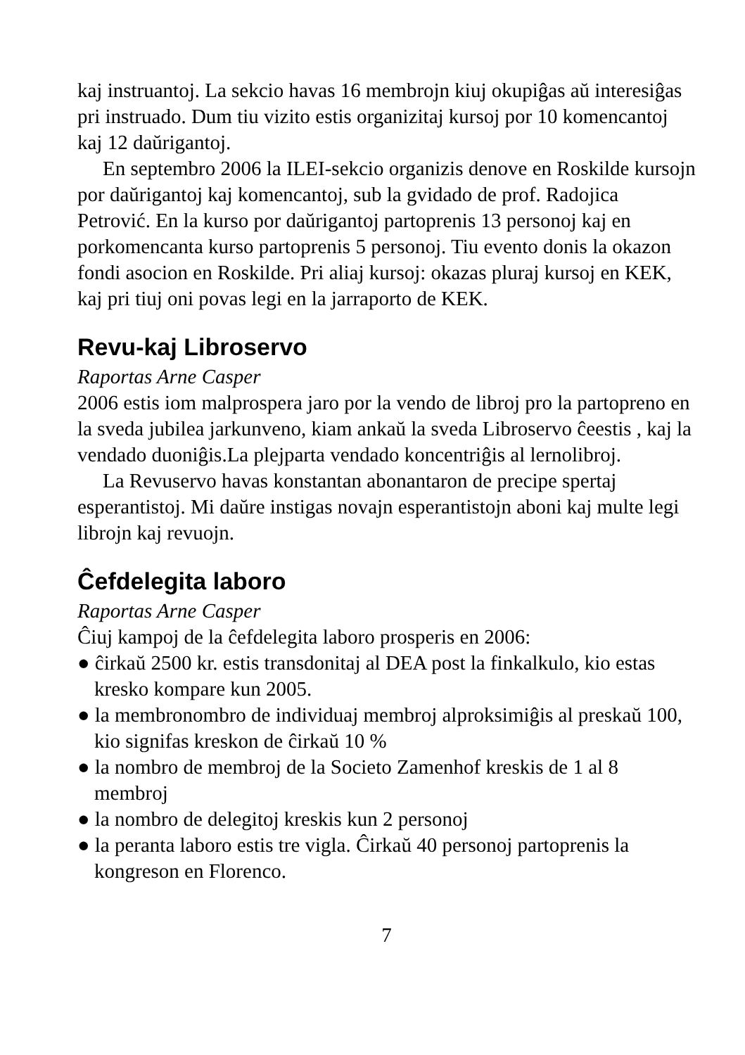kaj instruantoj. La sekcio havas 16 membrojn kiuj okupiĝas aŭ interesiĝas pri instruado. Dum tiu vizito estis organizitaj kursoj por 10 komencantoj kaj 12 daŭrigantoj.
En septembro 2006 la ILEI-sekcio organizis denove en Roskilde kursojn por daŭrigantoj kaj komencantoj, sub la gvidado de prof. Radojica Petrović. En la kurso por daŭrigantoj partoprenis 13 personoj kaj en porkomencanta kurso partoprenis 5 personoj. Tiu evento donis la okazon fondi asocion en Roskilde. Pri aliaj kursoj: okazas pluraj kursoj en KEK, kaj pri tiuj oni povas legi en la jarraporto de KEK.
Revu-kaj Libroservo
Raportas Arne Casper
2006 estis iom malprospera jaro por la vendo de libroj pro la partopreno en la sveda jubilea jarkunveno, kiam ankaŭ la sveda Libroservo ĉeestis , kaj la vendado duoniĝis.La plejparta vendado koncentriĝis al lernolibroj.
La Revuservo havas konstantan abonantaron de precipe spertaj esperantistoj. Mi daŭre instigas novajn esperantistojn aboni kaj multe legi librojn kaj revuojn.
Ĉefdelegita laboro
Raportas Arne Casper
Ĉiuj kampoj de la ĉefdelegita laboro prosperis en 2006:
● ĉirkaŭ 2500 kr. estis transdonitaj al DEA post la finkalkulo, kio estas kresko kompare kun 2005.
● la membronombro de individuaj membroj alproksimiĝis al preskaŭ 100, kio signifas kreskon de ĉirkaŭ 10 %
● la nombro de membroj de la Societo Zamenhof kreskis de 1 al 8 membroj
● la nombro de delegitoj kreskis kun 2 personoj
● la peranta laboro estis tre vigla. Ĉirkaŭ 40 personoj partoprenis la kongreson en Florenco.
7